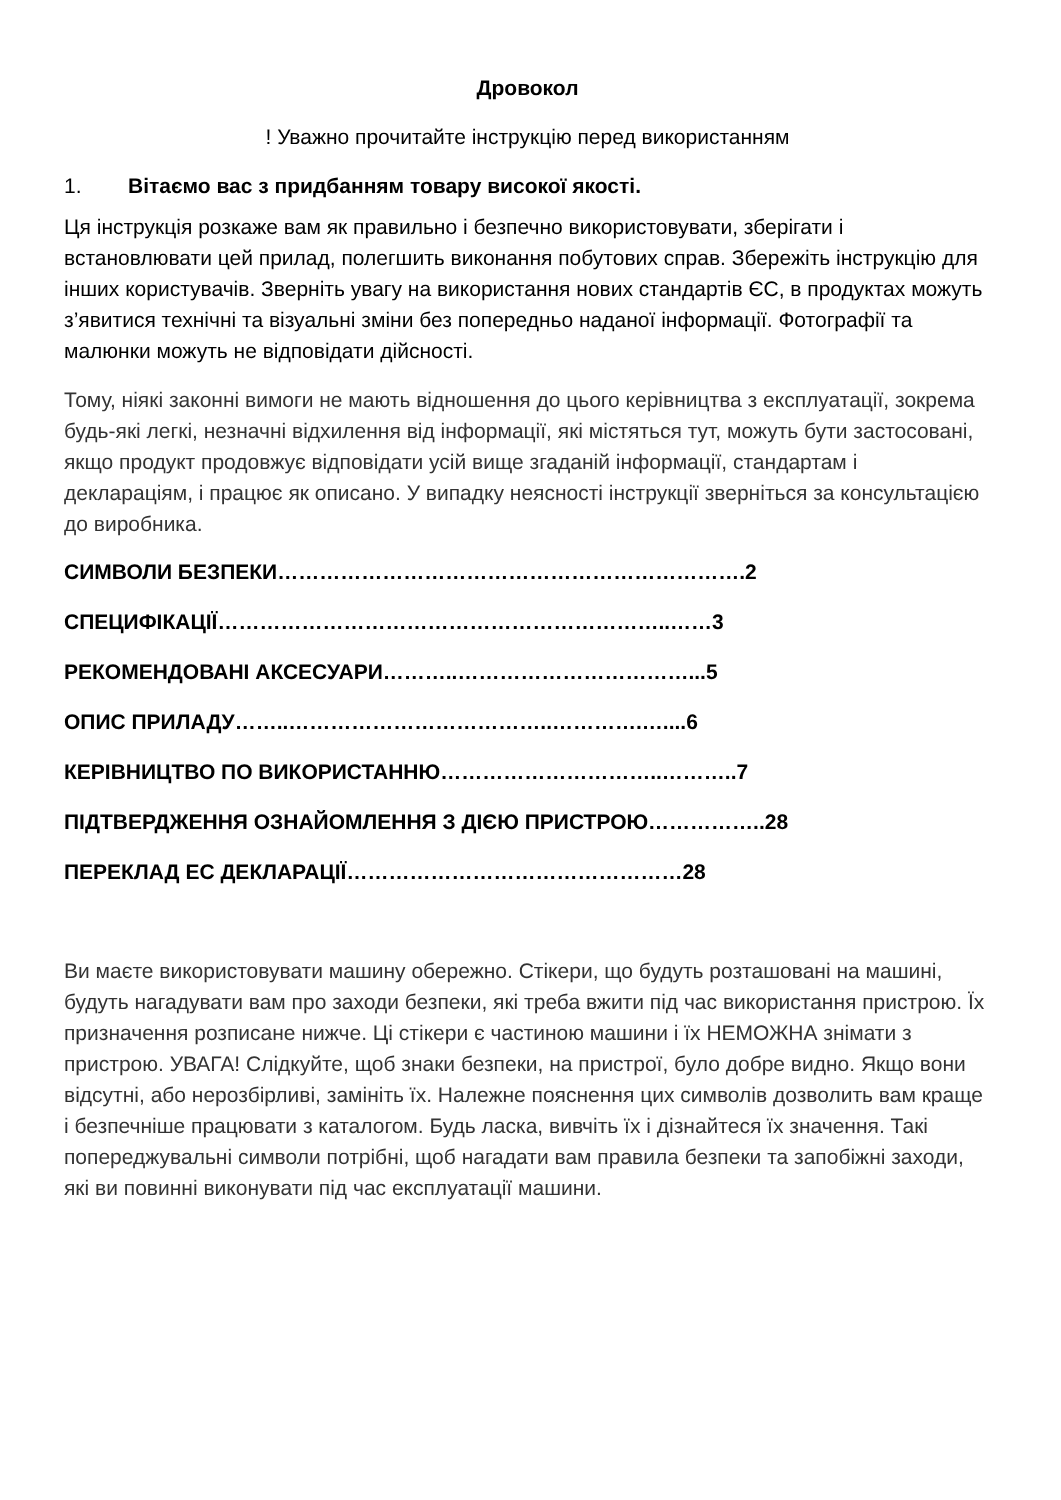Дровокол
! Уважно прочитайте інструкцію перед використанням
1. Вітаємо вас з придбанням товару високої якості.
Ця інструкція розкаже вам як правильно і безпечно використовувати, зберігати і встановлювати цей прилад, полегшить виконання побутових справ. Збережіть інструкцію для інших користувачів. Зверніть увагу на використання нових стандартів ЄС, в продуктах можуть з’явитися технічні та візуальні зміни без попередньо наданої інформації. Фотографії та малюнки можуть не відповідати дійсності.
Тому, ніякі законні вимоги не мають відношення до цього керівництва з експлуатації, зокрема будь-які легкі, незначні відхилення від інформації, які містяться тут, можуть бути застосовані, якщо продукт продовжує відповідати усій вище згаданій інформації, стандартам і деклараціям, і працює як описано. У випадку неясності інструкції зверніться за консультацією до виробника.
СИМВОЛИ БЕЗПЕКИ………………………………………………………….2
СПЕЦИФІКАЦІЇ………………………………………………………..……3
РЕКОМЕНДОВАНІ АКСЕСУАРИ………..……………………………...5
ОПИС ПРИЛАДУ……..………………………………..………….…....6
КЕРІВНИЦТВО ПО ВИКОРИСТАННЮ…………………………..………..7
ПІДТВЕРДЖЕННЯ ОЗНАЙОМЛЕННЯ З ДІЄЮ ПРИСТРОЮ……………..28
ПЕРЕКЛАД ЕС ДЕКЛАРАЦІЇ…………………………………………28
Ви маєте використовувати машину обережно. Стікери, що будуть розташовані на машині, будуть нагадувати вам про заходи безпеки, які треба вжити під час використання пристрою. Їх призначення розписане нижче. Ці стікери є частиною машини і їх НЕМОЖНА знімати з пристрою. УВАГА! Слідкуйте, щоб знаки безпеки, на пристрої, було добре видно. Якщо вони відсутні, або нерозбірливі, замініть їх. Належне пояснення цих символів дозволить вам краще і безпечніше працювати з каталогом. Будь ласка, вивчіть їх і дізнайтеся їх значення. Такі попереджувальні символи потрібні, щоб нагадати вам правила безпеки та запобіжні заходи, які ви повинні виконувати під час експлуатації машини.